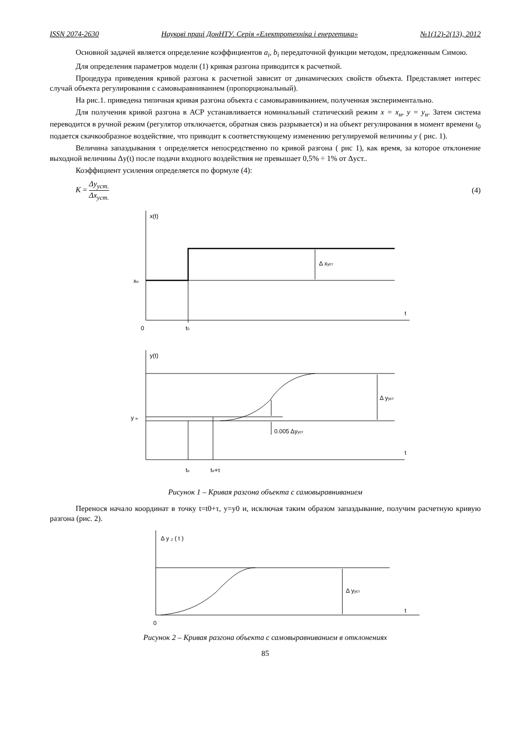ISSN 2074-2630 Наукові праці ДонНТУ. Серія «Електротехніка і енергетика» №1(12)-2(13), 2012
Основной задачей является определение коэффициентов a<sub>i</sub>, b<sub>i</sub> передаточной функции методом, предложенным Симою.
Для определения параметров модели (1) кривая разгона приводится к расчетной.
Процедура приведения кривой разгона к расчетной зависит от динамических свойств объекта. Представляет интерес случай объекта регулирования с самовыравниванием (пропорциональный).
На рис.1. приведена типичная кривая разгона объекта с самовыравниванием, полученная экспериментально.
Для получения кривой разгона в АСР устанавливается номинальный статический режим x = x<sub>н</sub>, y = y<sub>н</sub>. Затем система переводится в ручной режим (регулятор отключается, обратная связь разрывается) и на объект регулирования в момент времени t<sub>0</sub> подается скачкообразное воздействие, что приводит к соответствующему изменению регулируемой величины y ( рис. 1).
Величина запаздывания τ определяется непосредственно по кривой разгона ( рис 1), как время, за которое отклонение выходной величины Δy(t) после подачи входного воздействия не превышает 0,5% ÷ 1% от Δуст..
Коэффициент усиления определяется по формуле (4):
K = Δy<sub>уст.</sub> Δx<sub>уст.</sub> (4)
x(t)
xн
Δ xуст
t
0
t0
y(t)
y н
Δ yуст
0.005 Δyуст
t
tн
tн+τ
Рисунок 1 – Кривая разгона объекта с самовыравниванием
Перенося начало координат в точку t=t0+τ, y=y0 и, исключая таким образом запаздывание, получим расчетную кривую разгона (рис. 2).
Δ y ₂ ( t )
Δ yуст
t
0
Рисунок 2 – Кривая разгона объекта с самовыравниванием в отклонениях
85